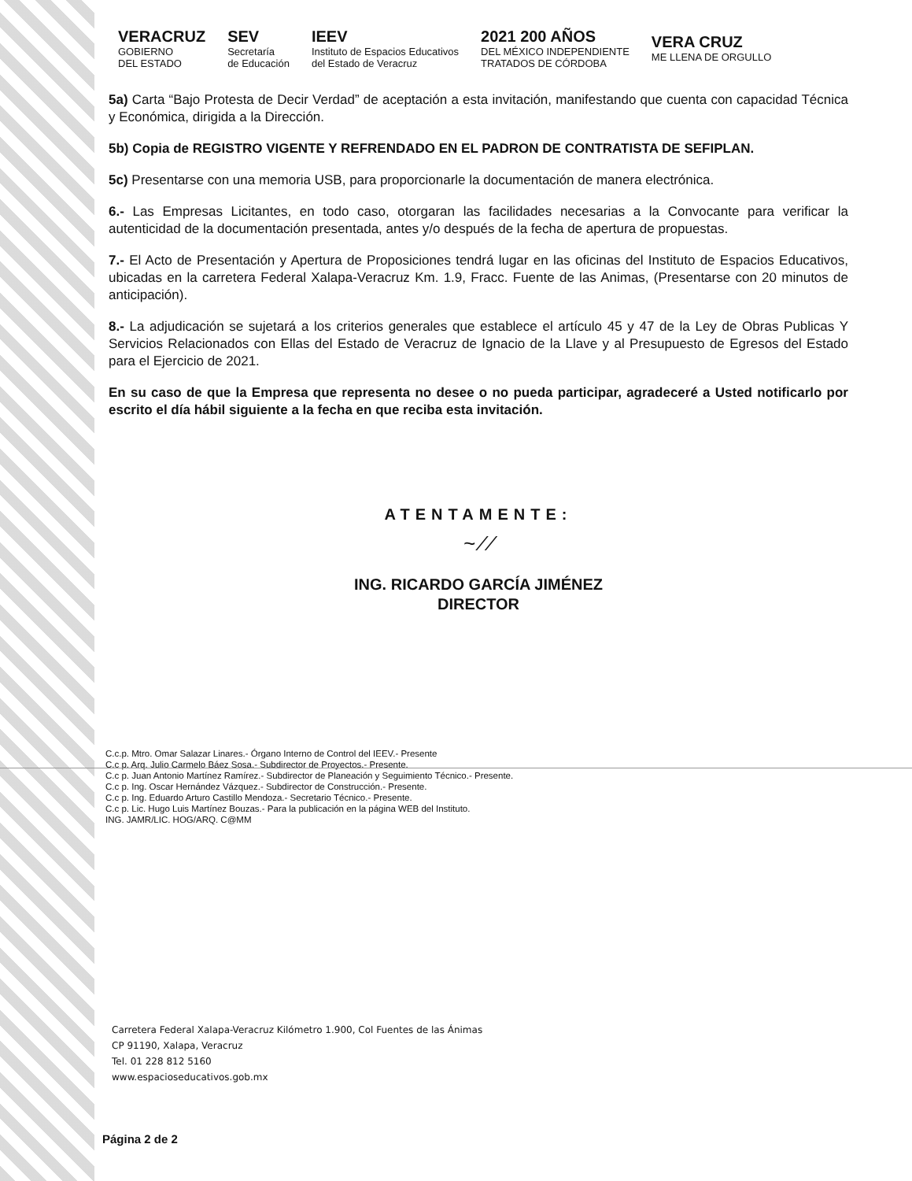VERACRUZ
GOBIERNO
DEL ESTADO
SEV
Secretaría
de Educación
IEEV
Instituto de Espacios Educativos
del Estado de Veracruz
2021 200 AÑOS
DEL MÉXICO INDEPENDIENTE
TRATADOS DE CÓRDOBA
VERA CRUZ
ME LLENA DE ORGULLO
5a) Carta “Bajo Protesta de Decir Verdad” de aceptación a esta invitación, manifestando que cuenta con capacidad Técnica y Económica, dirigida a la Dirección.
5b) Copia de REGISTRO VIGENTE Y REFRENDADO EN EL PADRON DE CONTRATISTA DE SEFIPLAN.
5c) Presentarse con una memoria USB, para proporcionarle la documentación de manera electrónica.
6.- Las Empresas Licitantes, en todo caso, otorgaran las facilidades necesarias a la Convocante para verificar la autenticidad de la documentación presentada, antes y/o después de la fecha de apertura de propuestas.
7.- El Acto de Presentación y Apertura de Proposiciones tendrá lugar en las oficinas del Instituto de Espacios Educativos, ubicadas en la carretera Federal Xalapa-Veracruz Km. 1.9, Fracc. Fuente de las Animas, (Presentarse con 20 minutos de anticipación).
8.- La adjudicación se sujetará a los criterios generales que establece el artículo 45 y 47 de la Ley de Obras Publicas Y Servicios Relacionados con Ellas del Estado de Veracruz de Ignacio de la Llave y al Presupuesto de Egresos del Estado para el Ejercicio de 2021.
En su caso de que la Empresa que representa no desee o no pueda participar, agradeceré a Usted notificarlo por escrito el día hábil siguiente a la fecha en que reciba esta invitación.
ATENTAMENTE:
~ ⁄ ⁄
ING. RICARDO GARCÍA JIMÉNEZ
DIRECTOR
C.c.p. Mtro. Omar Salazar Linares.- Órgano Interno de Control del IEEV.- Presente
C.c p. Arq. Julio Carmelo Báez Sosa.- Subdirector de Proyectos.- Presente.
C.c p. Juan Antonio Martínez Ramírez.- Subdirector de Planeación y Seguimiento Técnico.- Presente.
C.c p. Ing. Oscar Hernández Vázquez.- Subdirector de Construcción.- Presente.
C.c p. Ing. Eduardo Arturo Castillo Mendoza.- Secretario Técnico.- Presente.
C.c p. Lic. Hugo Luis Martínez Bouzas.- Para la publicación en la página WEB del Instituto.
ING. JAMR/LIC. HOG/ARQ. C@MM
Carretera Federal Xalapa-Veracruz Kilómetro 1.900, Col Fuentes de las Ánimas
CP 91190, Xalapa, Veracruz
Tel. 01 228 812 5160
www.espacioseducativos.gob.mx
Página 2 de 2